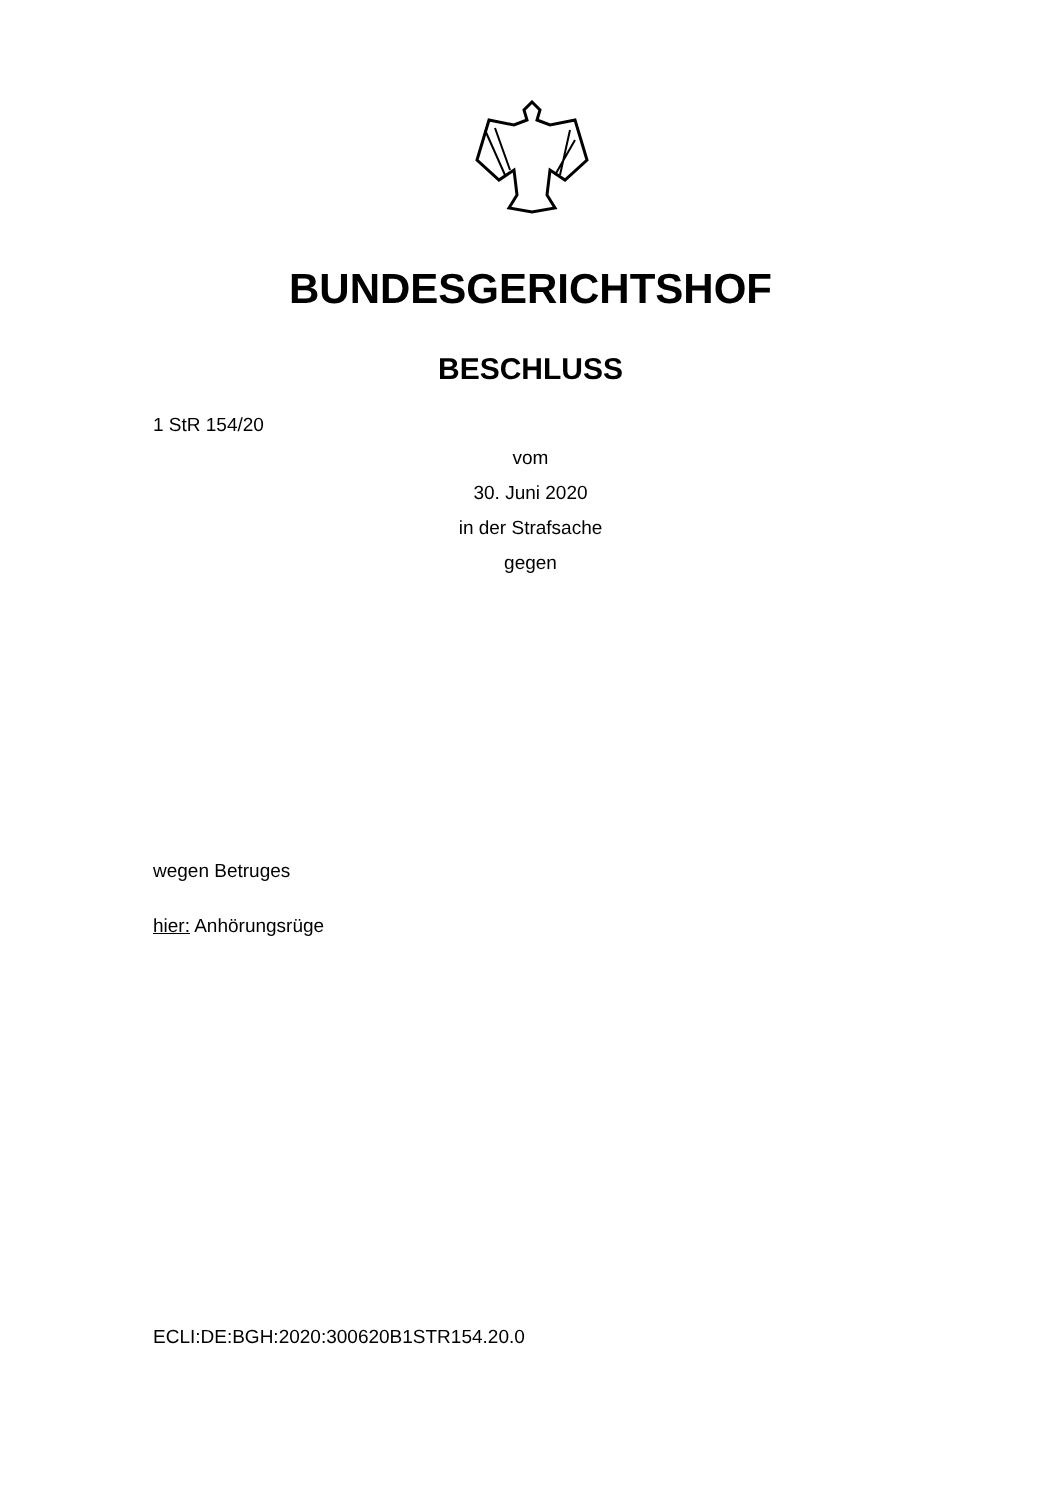BUNDESGERICHTSHOF
BESCHLUSS
1 StR 154/20
vom
30. Juni 2020
in der Strafsache
gegen
wegen Betruges
hier: Anhörungsrüge
ECLI:DE:BGH:2020:300620B1STR154.20.0